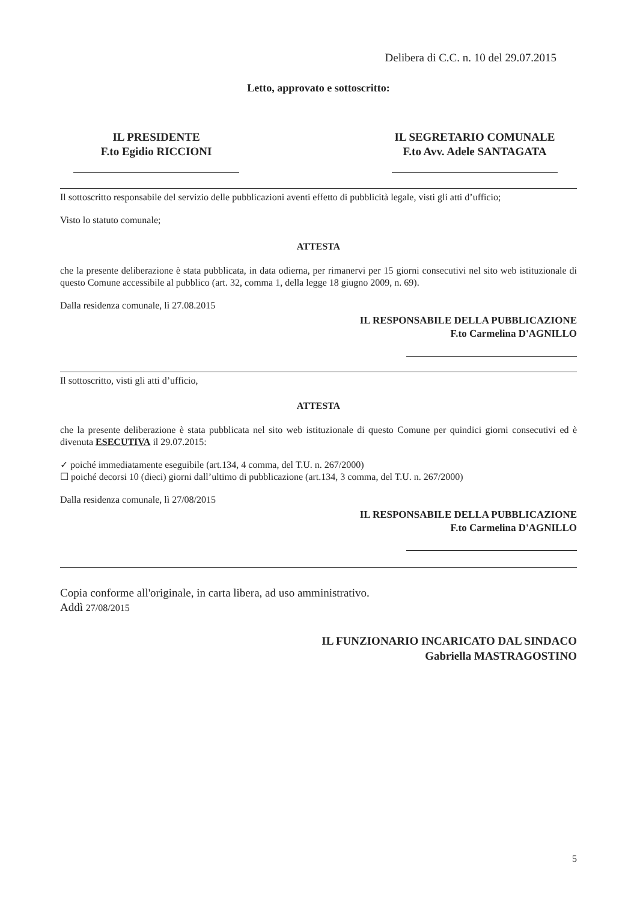Delibera di C.C. n. 10 del 29.07.2015
Letto, approvato e sottoscritto:
IL PRESIDENTE
F.to Egidio RICCIONI
IL SEGRETARIO COMUNALE
F.to Avv. Adele SANTAGATA
Il sottoscritto responsabile del servizio delle pubblicazioni aventi effetto di pubblicità legale, visti gli atti d’ufficio;
Visto lo statuto comunale;
ATTESTA
che la presente deliberazione è stata pubblicata, in data odierna, per rimanervi per 15 giorni consecutivi nel sito web istituzionale di questo Comune accessibile al pubblico (art. 32, comma 1, della legge 18 giugno 2009, n. 69).
Dalla residenza comunale, lì 27.08.2015
IL RESPONSABILE DELLA PUBBLICAZIONE
F.to Carmelina D'AGNILLO
Il sottoscritto, visti gli atti d’ufficio,
ATTESTA
che la presente deliberazione è stata pubblicata nel sito web istituzionale di questo Comune per quindici giorni consecutivi ed è divenuta ESECUTIVA il 29.07.2015:
✓ poiché immediatamente eseguibile (art.134, 4 comma, del T.U. n. 267/2000)
☐ poiché decorsi 10 (dieci) giorni dall’ultimo di pubblicazione (art.134, 3 comma, del T.U. n. 267/2000)
Dalla residenza comunale, lì 27/08/2015
IL RESPONSABILE DELLA PUBBLICAZIONE
F.to Carmelina D'AGNILLO
Copia conforme all'originale, in carta libera, ad uso amministrativo.
Addì 27/08/2015
IL FUNZIONARIO INCARICATO DAL SINDACO
Gabriella MASTRAGOSTINO
5